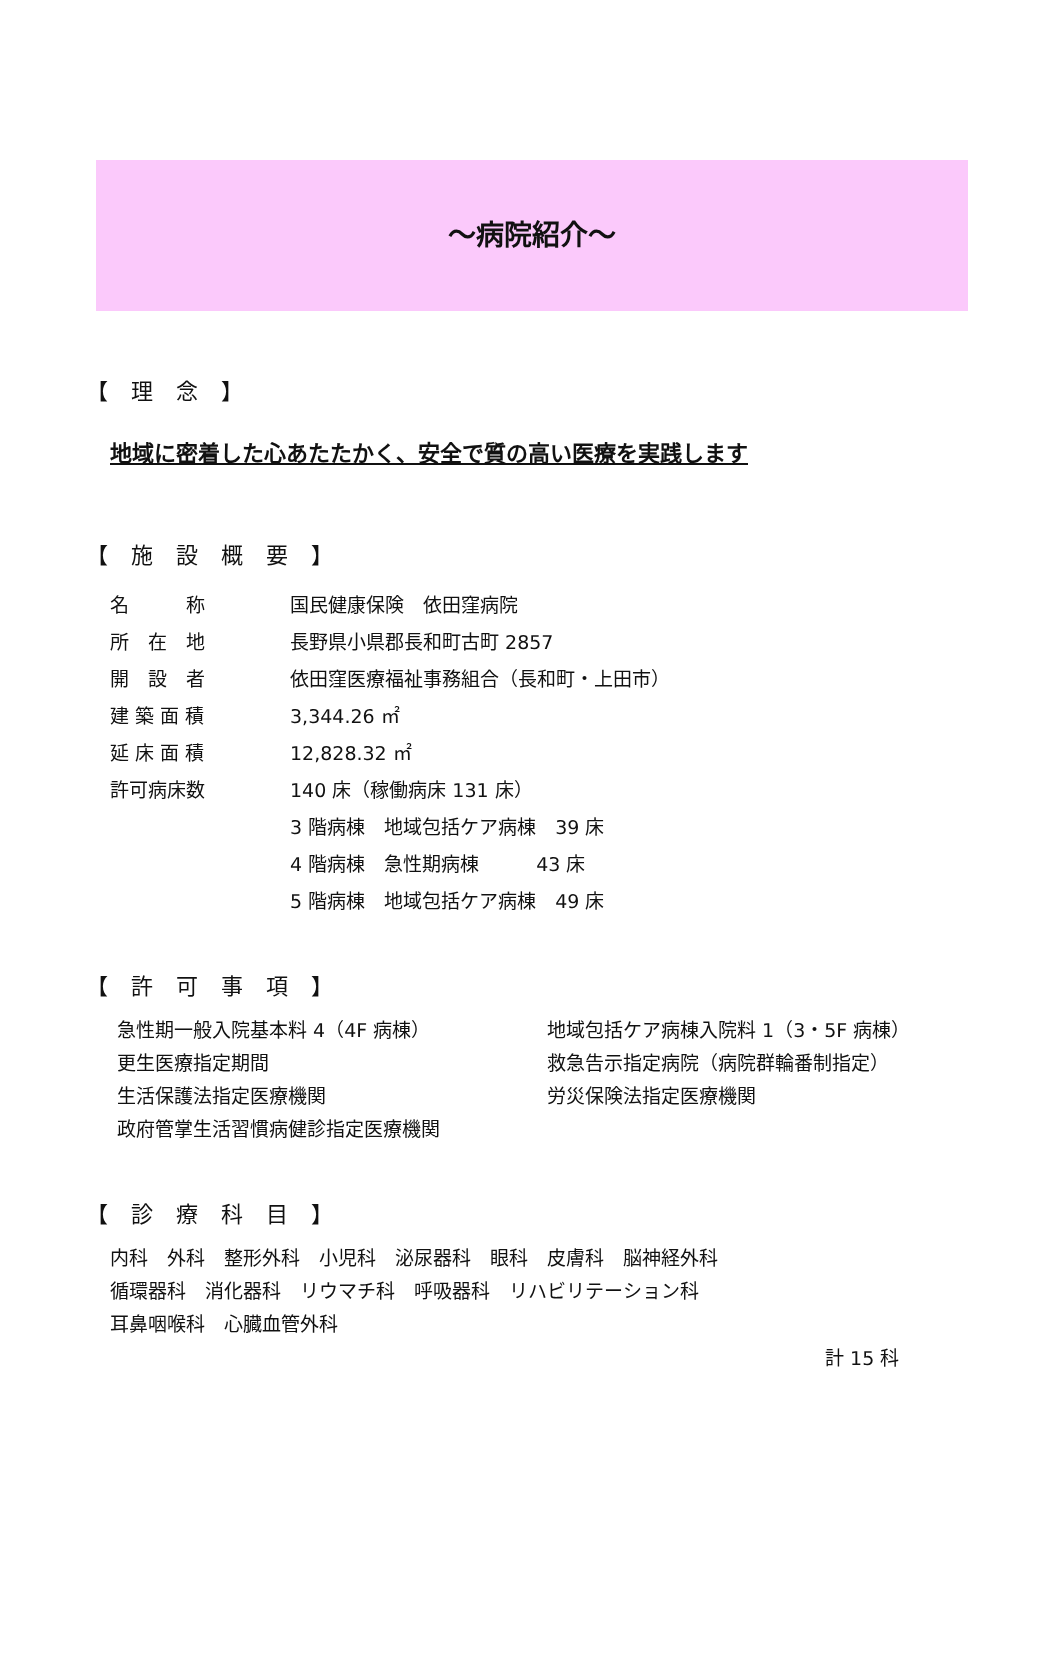～病院紹介～
【 理 念 】
地域に密着した心あたたかく、安全で質の高い医療を実践します
【 施 設 概 要 】
| 名 称 | 国民健康保険 依田窪病院 |
| 所 在 地 | 長野県小県郡長和町古町 2857 |
| 開 設 者 | 依田窪医療福祉事務組合（長和町・上田市） |
| 建 築 面 積 | 3,344.26 ㎡ |
| 延 床 面 積 | 12,828.32 ㎡ |
| 許可病床数 | 140 床（稼働病床 131 床） |
| | 3 階病棟 地域包括ケア病棟 39 床 |
| | 4 階病棟 急性期病棟 43 床 |
| | 5 階病棟 地域包括ケア病棟 49 床 |
【 許 可 事 項 】
急性期一般入院基本料 4（4F 病棟）
更生医療指定期間
生活保護法指定医療機関
政府管掌生活習慣病健診指定医療機関
地域包括ケア病棟入院料 1（3・5F 病棟）
救急告示指定病院（病院群輪番制指定）
労災保険法指定医療機関
【 診 療 科 目 】
内科　外科　整形外科　小児科　泌尿器科　眼科　皮膚科　脳神経外科
循環器科　消化器科　リウマチ科　呼吸器科　リハビリテーション科
耳鼻咽喉科　心臓血管外科
計 15 科